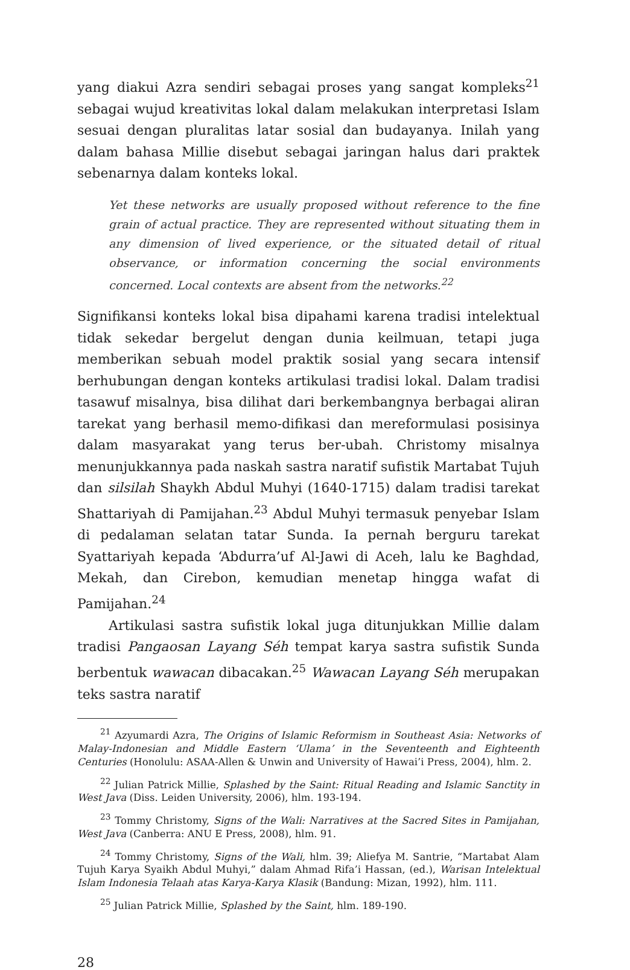yang diakui Azra sendiri sebagai proses yang sangat kompleks<sup>21</sup> sebagai wujud kreativitas lokal dalam melakukan interpretasi Islam sesuai dengan pluralitas latar sosial dan budayanya. Inilah yang dalam bahasa Millie disebut sebagai jaringan halus dari praktek sebenarnya dalam konteks lokal.
Yet these networks are usually proposed without reference to the fine grain of actual practice. They are represented without situating them in any dimension of lived experience, or the situated detail of ritual observance, or information concerning the social environments concerned. Local contexts are absent from the networks.<sup>22</sup>
Signifikansi konteks lokal bisa dipahami karena tradisi intelektual tidak sekedar bergelut dengan dunia keilmuan, tetapi juga memberikan sebuah model praktik sosial yang secara intensif berhubungan dengan konteks artikulasi tradisi lokal. Dalam tradisi tasawuf misalnya, bisa dilihat dari berkembangnya berbagai aliran tarekat yang berhasil memo-difikasi dan mereformulasi posisinya dalam masyarakat yang terus ber-ubah. Christomy misalnya menunjukkannya pada naskah sastra naratif sufistik Martabat Tujuh dan silsilah Shaykh Abdul Muhyi (1640-1715) dalam tradisi tarekat Shattariyah di Pamijahan.<sup>23</sup> Abdul Muhyi termasuk penyebar Islam di pedalaman selatan tatar Sunda. Ia pernah berguru tarekat Syattariyah kepada ‘Abdurra’uf Al-Jawi di Aceh, lalu ke Baghdad, Mekah, dan Cirebon, kemudian menetap hingga wafat di Pamijahan.<sup>24</sup>
Artikulasi sastra sufistik lokal juga ditunjukkan Millie dalam tradisi Pangaosan Layang Séh tempat karya sastra sufistik Sunda berbentuk wawacan dibacakan.<sup>25</sup> Wawacan Layang Séh merupakan teks sastra naratif
<sup>21</sup> Azyumardi Azra, The Origins of Islamic Reformism in Southeast Asia: Networks of Malay-Indonesian and Middle Eastern ‘Ulama’ in the Seventeenth and Eighteenth Centuries (Honolulu: ASAA-Allen & Unwin and University of Hawai’i Press, 2004), hlm. 2.
<sup>22</sup> Julian Patrick Millie, Splashed by the Saint: Ritual Reading and Islamic Sanctity in West Java (Diss. Leiden University, 2006), hlm. 193-194.
<sup>23</sup> Tommy Christomy, Signs of the Wali: Narratives at the Sacred Sites in Pamijahan, West Java (Canberra: ANU E Press, 2008), hlm. 91.
<sup>24</sup> Tommy Christomy, Signs of the Wali, hlm. 39; Aliefya M. Santrie, “Martabat Alam Tujuh Karya Syaikh Abdul Muhyi,” dalam Ahmad Rifa’i Hassan, (ed.), Warisan Intelektual Islam Indonesia Telaah atas Karya-Karya Klasik (Bandung: Mizan, 1992), hlm. 111.
<sup>25</sup> Julian Patrick Millie, Splashed by the Saint, hlm. 189-190.
28